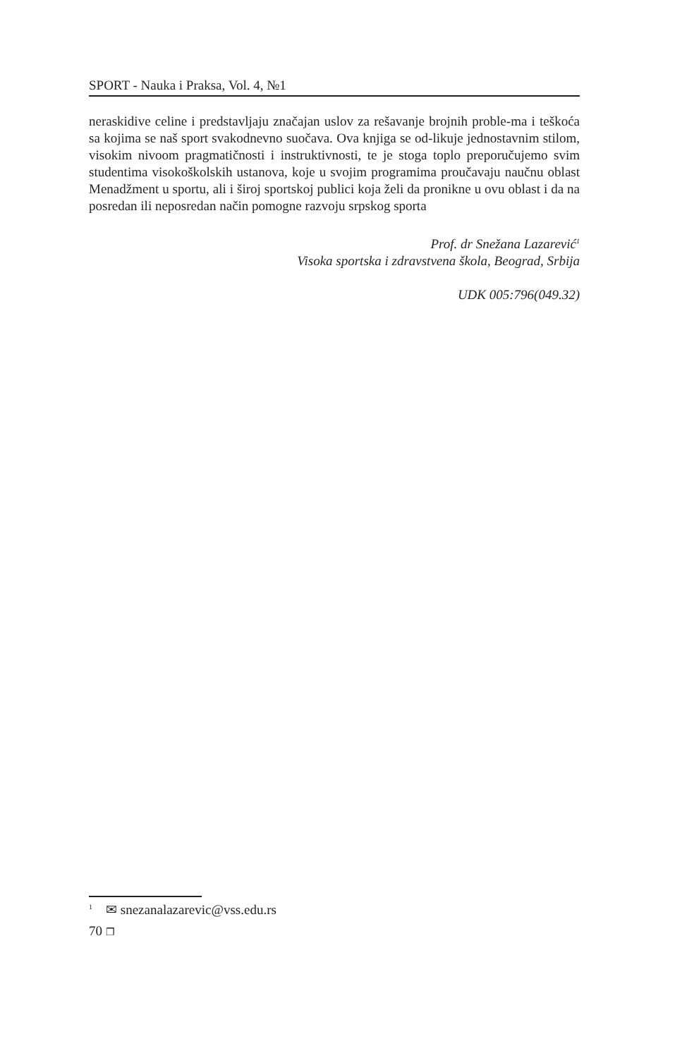SPORT - Nauka i Praksa, Vol. 4, №1
neraskidive celine i predstavljaju značajan uslov za rešavanje brojnih proble-ma i teškoća sa kojima se naš sport svakodnevno suočava. Ova knjiga se od-likuje jednostavnim stilom, visokim nivoom pragmatičnosti i instruktivnosti, te je stoga toplo preporučujemo svim studentima visokoškolskih ustanova, koje u svojim programima proučavaju naučnu oblast Menadžment u sportu, ali i široj sportskoj publici koja želi da pronikne u ovu oblast i da na posredan ili neposredan način pomogne razvoju srpskog sporta
Prof. dr Snežana Lazarević<sup>1</sup>
Visoka sportska i zdravstvena škola, Beograd, Srbija
UDK 005:796(049.32)
<sup>1</sup> ✉ snezanalazarevic@vss.edu.rs
70 ❐